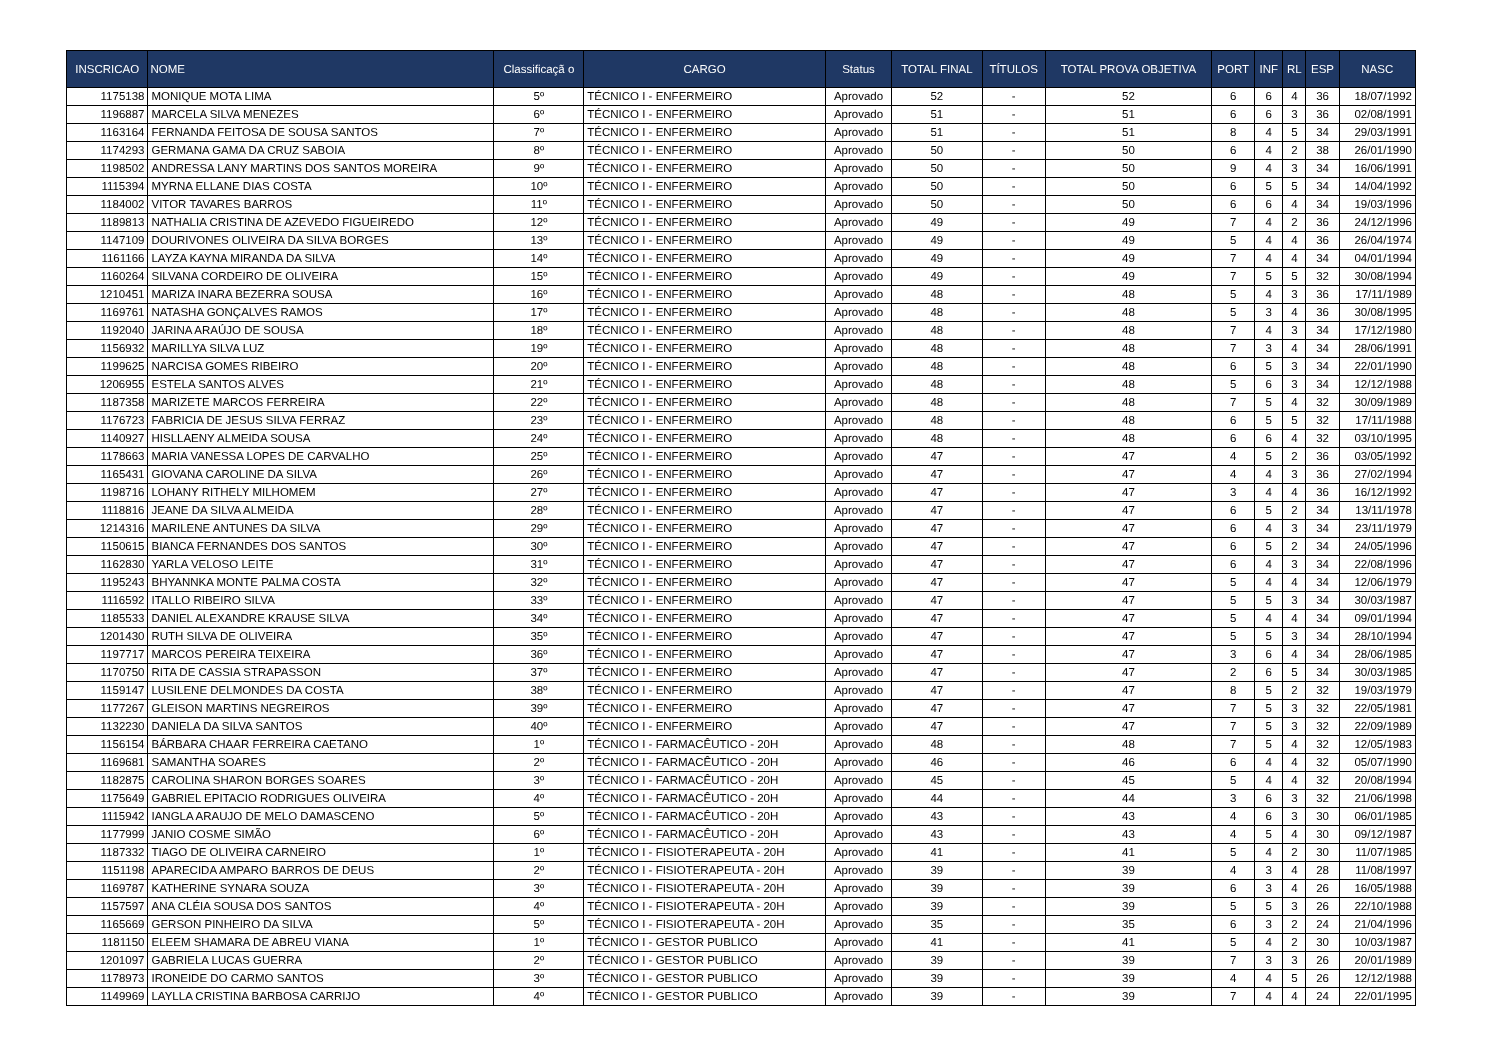| INSCRICAO | NOME | Classificaçã o | CARGO | Status | TOTAL FINAL | TÍTULOS | TOTAL PROVA OBJETIVA | PORT | INF | RL | ESP | NASC |
| --- | --- | --- | --- | --- | --- | --- | --- | --- | --- | --- | --- | --- |
| 1175138 | MONIQUE MOTA LIMA | 5º | TÉCNICO I - ENFERMEIRO | Aprovado | 52 | - | 52 | 6 | 6 | 4 | 36 | 18/07/1992 |
| 1196887 | MARCELA SILVA MENEZES | 6º | TÉCNICO I - ENFERMEIRO | Aprovado | 51 | - | 51 | 6 | 6 | 3 | 36 | 02/08/1991 |
| 1163164 | FERNANDA FEITOSA DE SOUSA SANTOS | 7º | TÉCNICO I - ENFERMEIRO | Aprovado | 51 | - | 51 | 8 | 4 | 5 | 34 | 29/03/1991 |
| 1174293 | GERMANA GAMA DA CRUZ SABOIA | 8º | TÉCNICO I - ENFERMEIRO | Aprovado | 50 | - | 50 | 6 | 4 | 2 | 38 | 26/01/1990 |
| 1198502 | ANDRESSA LANY MARTINS DOS SANTOS MOREIRA | 9º | TÉCNICO I - ENFERMEIRO | Aprovado | 50 | - | 50 | 9 | 4 | 3 | 34 | 16/06/1991 |
| 1115394 | MYRNA ELLANE DIAS COSTA | 10º | TÉCNICO I - ENFERMEIRO | Aprovado | 50 | - | 50 | 6 | 5 | 5 | 34 | 14/04/1992 |
| 1184002 | VITOR TAVARES BARROS | 11º | TÉCNICO I - ENFERMEIRO | Aprovado | 50 | - | 50 | 6 | 6 | 4 | 34 | 19/03/1996 |
| 1189813 | NATHALIA CRISTINA DE AZEVEDO FIGUEIREDO | 12º | TÉCNICO I - ENFERMEIRO | Aprovado | 49 | - | 49 | 7 | 4 | 2 | 36 | 24/12/1996 |
| 1147109 | DOURIVONES OLIVEIRA DA SILVA BORGES | 13º | TÉCNICO I - ENFERMEIRO | Aprovado | 49 | - | 49 | 5 | 4 | 4 | 36 | 26/04/1974 |
| 1161166 | LAYZA KAYNA MIRANDA DA SILVA | 14º | TÉCNICO I - ENFERMEIRO | Aprovado | 49 | - | 49 | 7 | 4 | 4 | 34 | 04/01/1994 |
| 1160264 | SILVANA CORDEIRO DE OLIVEIRA | 15º | TÉCNICO I - ENFERMEIRO | Aprovado | 49 | - | 49 | 7 | 5 | 5 | 32 | 30/08/1994 |
| 1210451 | MARIZA INARA BEZERRA SOUSA | 16º | TÉCNICO I - ENFERMEIRO | Aprovado | 48 | - | 48 | 5 | 4 | 3 | 36 | 17/11/1989 |
| 1169761 | NATASHA GONÇALVES RAMOS | 17º | TÉCNICO I - ENFERMEIRO | Aprovado | 48 | - | 48 | 5 | 3 | 4 | 36 | 30/08/1995 |
| 1192040 | JARINA ARAÚJO DE SOUSA | 18º | TÉCNICO I - ENFERMEIRO | Aprovado | 48 | - | 48 | 7 | 4 | 3 | 34 | 17/12/1980 |
| 1156932 | MARILLYA SILVA LUZ | 19º | TÉCNICO I - ENFERMEIRO | Aprovado | 48 | - | 48 | 7 | 3 | 4 | 34 | 28/06/1991 |
| 1199625 | NARCISA GOMES RIBEIRO | 20º | TÉCNICO I - ENFERMEIRO | Aprovado | 48 | - | 48 | 6 | 5 | 3 | 34 | 22/01/1990 |
| 1206955 | ESTELA SANTOS ALVES | 21º | TÉCNICO I - ENFERMEIRO | Aprovado | 48 | - | 48 | 5 | 6 | 3 | 34 | 12/12/1988 |
| 1187358 | MARIZETE MARCOS FERREIRA | 22º | TÉCNICO I - ENFERMEIRO | Aprovado | 48 | - | 48 | 7 | 5 | 4 | 32 | 30/09/1989 |
| 1176723 | FABRICIA DE JESUS SILVA FERRAZ | 23º | TÉCNICO I - ENFERMEIRO | Aprovado | 48 | - | 48 | 6 | 5 | 5 | 32 | 17/11/1988 |
| 1140927 | HISLLAENY ALMEIDA SOUSA | 24º | TÉCNICO I - ENFERMEIRO | Aprovado | 48 | - | 48 | 6 | 6 | 4 | 32 | 03/10/1995 |
| 1178663 | MARIA VANESSA LOPES DE CARVALHO | 25º | TÉCNICO I - ENFERMEIRO | Aprovado | 47 | - | 47 | 4 | 5 | 2 | 36 | 03/05/1992 |
| 1165431 | GIOVANA CAROLINE DA SILVA | 26º | TÉCNICO I - ENFERMEIRO | Aprovado | 47 | - | 47 | 4 | 4 | 3 | 36 | 27/02/1994 |
| 1198716 | LOHANY RITHELY MILHOMEM | 27º | TÉCNICO I - ENFERMEIRO | Aprovado | 47 | - | 47 | 3 | 4 | 4 | 36 | 16/12/1992 |
| 1118816 | JEANE DA SILVA ALMEIDA | 28º | TÉCNICO I - ENFERMEIRO | Aprovado | 47 | - | 47 | 6 | 5 | 2 | 34 | 13/11/1978 |
| 1214316 | MARILENE ANTUNES DA SILVA | 29º | TÉCNICO I - ENFERMEIRO | Aprovado | 47 | - | 47 | 6 | 4 | 3 | 34 | 23/11/1979 |
| 1150615 | BIANCA FERNANDES DOS SANTOS | 30º | TÉCNICO I - ENFERMEIRO | Aprovado | 47 | - | 47 | 6 | 5 | 2 | 34 | 24/05/1996 |
| 1162830 | YARLA VELOSO LEITE | 31º | TÉCNICO I - ENFERMEIRO | Aprovado | 47 | - | 47 | 6 | 4 | 3 | 34 | 22/08/1996 |
| 1195243 | BHYANNKA MONTE PALMA COSTA | 32º | TÉCNICO I - ENFERMEIRO | Aprovado | 47 | - | 47 | 5 | 4 | 4 | 34 | 12/06/1979 |
| 1116592 | ITALLO RIBEIRO SILVA | 33º | TÉCNICO I - ENFERMEIRO | Aprovado | 47 | - | 47 | 5 | 5 | 3 | 34 | 30/03/1987 |
| 1185533 | DANIEL ALEXANDRE KRAUSE SILVA | 34º | TÉCNICO I - ENFERMEIRO | Aprovado | 47 | - | 47 | 5 | 4 | 4 | 34 | 09/01/1994 |
| 1201430 | RUTH SILVA DE OLIVEIRA | 35º | TÉCNICO I - ENFERMEIRO | Aprovado | 47 | - | 47 | 5 | 5 | 3 | 34 | 28/10/1994 |
| 1197717 | MARCOS PEREIRA TEIXEIRA | 36º | TÉCNICO I - ENFERMEIRO | Aprovado | 47 | - | 47 | 3 | 6 | 4 | 34 | 28/06/1985 |
| 1170750 | RITA DE CASSIA STRAPASSON | 37º | TÉCNICO I - ENFERMEIRO | Aprovado | 47 | - | 47 | 2 | 6 | 5 | 34 | 30/03/1985 |
| 1159147 | LUSILENE DELMONDES DA COSTA | 38º | TÉCNICO I - ENFERMEIRO | Aprovado | 47 | - | 47 | 8 | 5 | 2 | 32 | 19/03/1979 |
| 1177267 | GLEISON MARTINS NEGREIROS | 39º | TÉCNICO I - ENFERMEIRO | Aprovado | 47 | - | 47 | 7 | 5 | 3 | 32 | 22/05/1981 |
| 1132230 | DANIELA DA SILVA SANTOS | 40º | TÉCNICO I - ENFERMEIRO | Aprovado | 47 | - | 47 | 7 | 5 | 3 | 32 | 22/09/1989 |
| 1156154 | BÁRBARA CHAAR FERREIRA CAETANO | 1º | TÉCNICO I - FARMACÊUTICO - 20H | Aprovado | 48 | - | 48 | 7 | 5 | 4 | 32 | 12/05/1983 |
| 1169681 | SAMANTHA SOARES | 2º | TÉCNICO I - FARMACÊUTICO - 20H | Aprovado | 46 | - | 46 | 6 | 4 | 4 | 32 | 05/07/1990 |
| 1182875 | CAROLINA SHARON BORGES SOARES | 3º | TÉCNICO I - FARMACÊUTICO - 20H | Aprovado | 45 | - | 45 | 5 | 4 | 4 | 32 | 20/08/1994 |
| 1175649 | GABRIEL EPITACIO RODRIGUES OLIVEIRA | 4º | TÉCNICO I - FARMACÊUTICO - 20H | Aprovado | 44 | - | 44 | 3 | 6 | 3 | 32 | 21/06/1998 |
| 1115942 | IANGLA ARAUJO DE MELO DAMASCENO | 5º | TÉCNICO I - FARMACÊUTICO - 20H | Aprovado | 43 | - | 43 | 4 | 6 | 3 | 30 | 06/01/1985 |
| 1177999 | JANIO COSME SIMÃO | 6º | TÉCNICO I - FARMACÊUTICO - 20H | Aprovado | 43 | - | 43 | 4 | 5 | 4 | 30 | 09/12/1987 |
| 1187332 | TIAGO DE OLIVEIRA CARNEIRO | 1º | TÉCNICO I - FISIOTERAPEUTA - 20H | Aprovado | 41 | - | 41 | 5 | 4 | 2 | 30 | 11/07/1985 |
| 1151198 | APARECIDA AMPARO BARROS DE DEUS | 2º | TÉCNICO I - FISIOTERAPEUTA - 20H | Aprovado | 39 | - | 39 | 4 | 3 | 4 | 28 | 11/08/1997 |
| 1169787 | KATHERINE SYNARA SOUZA | 3º | TÉCNICO I - FISIOTERAPEUTA - 20H | Aprovado | 39 | - | 39 | 6 | 3 | 4 | 26 | 16/05/1988 |
| 1157597 | ANA CLÉIA SOUSA DOS SANTOS | 4º | TÉCNICO I - FISIOTERAPEUTA - 20H | Aprovado | 39 | - | 39 | 5 | 5 | 3 | 26 | 22/10/1988 |
| 1165669 | GERSON PINHEIRO DA SILVA | 5º | TÉCNICO I - FISIOTERAPEUTA - 20H | Aprovado | 35 | - | 35 | 6 | 3 | 2 | 24 | 21/04/1996 |
| 1181150 | ELEEM SHAMARA DE ABREU VIANA | 1º | TÉCNICO I - GESTOR PUBLICO | Aprovado | 41 | - | 41 | 5 | 4 | 2 | 30 | 10/03/1987 |
| 1201097 | GABRIELA LUCAS GUERRA | 2º | TÉCNICO I - GESTOR PUBLICO | Aprovado | 39 | - | 39 | 7 | 3 | 3 | 26 | 20/01/1989 |
| 1178973 | IRONEIDE DO CARMO SANTOS | 3º | TÉCNICO I - GESTOR PUBLICO | Aprovado | 39 | - | 39 | 4 | 4 | 5 | 26 | 12/12/1988 |
| 1149969 | LAYLLA CRISTINA BARBOSA CARRIJO | 4º | TÉCNICO I - GESTOR PUBLICO | Aprovado | 39 | - | 39 | 7 | 4 | 4 | 24 | 22/01/1995 |